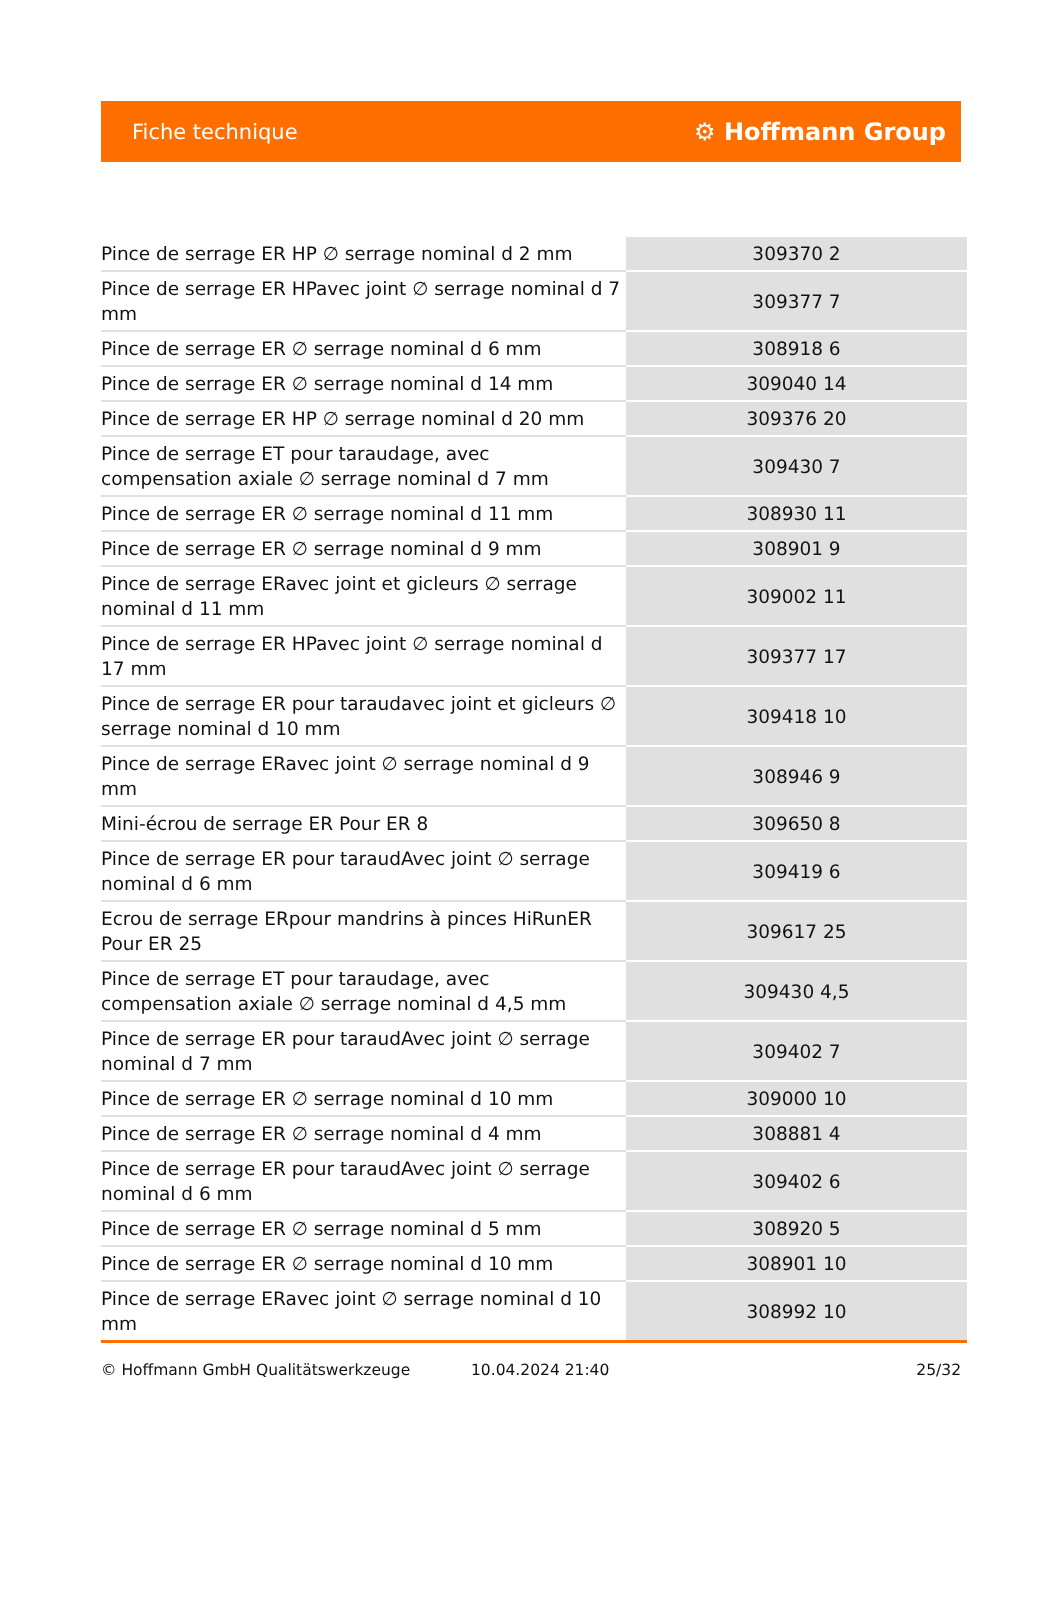Fiche technique ⚙ Hoffmann Group
| Pince de serrage ER HP ∅ serrage nominal d 2 mm | 309370 2 |
| Pince de serrage ER HPavec joint ∅ serrage nominal d 7 mm | 309377 7 |
| Pince de serrage ER ∅ serrage nominal d 6 mm | 308918 6 |
| Pince de serrage ER ∅ serrage nominal d 14 mm | 309040 14 |
| Pince de serrage ER HP ∅ serrage nominal d 20 mm | 309376 20 |
| Pince de serrage ET pour taraudage, avec compensation axiale ∅ serrage nominal d 7 mm | 309430 7 |
| Pince de serrage ER ∅ serrage nominal d 11 mm | 308930 11 |
| Pince de serrage ER ∅ serrage nominal d 9 mm | 308901 9 |
| Pince de serrage ERavec joint et gicleurs ∅ serrage nominal d 11 mm | 309002 11 |
| Pince de serrage ER HPavec joint ∅ serrage nominal d 17 mm | 309377 17 |
| Pince de serrage ER pour taraudavec joint et gicleurs ∅ serrage nominal d 10 mm | 309418 10 |
| Pince de serrage ERavec joint ∅ serrage nominal d 9 mm | 308946 9 |
| Mini-écrou de serrage ER Pour ER 8 | 309650 8 |
| Pince de serrage ER pour taraudAvec joint ∅ serrage nominal d 6 mm | 309419 6 |
| Ecrou de serrage ERpour mandrins à pinces HiRunER Pour ER 25 | 309617 25 |
| Pince de serrage ET pour taraudage, avec compensation axiale ∅ serrage nominal d 4,5 mm | 309430 4,5 |
| Pince de serrage ER pour taraudAvec joint ∅ serrage nominal d 7 mm | 309402 7 |
| Pince de serrage ER ∅ serrage nominal d 10 mm | 309000 10 |
| Pince de serrage ER ∅ serrage nominal d 4 mm | 308881 4 |
| Pince de serrage ER pour taraudAvec joint ∅ serrage nominal d 6 mm | 309402 6 |
| Pince de serrage ER ∅ serrage nominal d 5 mm | 308920 5 |
| Pince de serrage ER ∅ serrage nominal d 10 mm | 308901 10 |
| Pince de serrage ERavec joint ∅ serrage nominal d 10 mm | 308992 10 |
© Hoffmann GmbH Qualitätswerkzeuge 10.04.2024 21:40 25/32